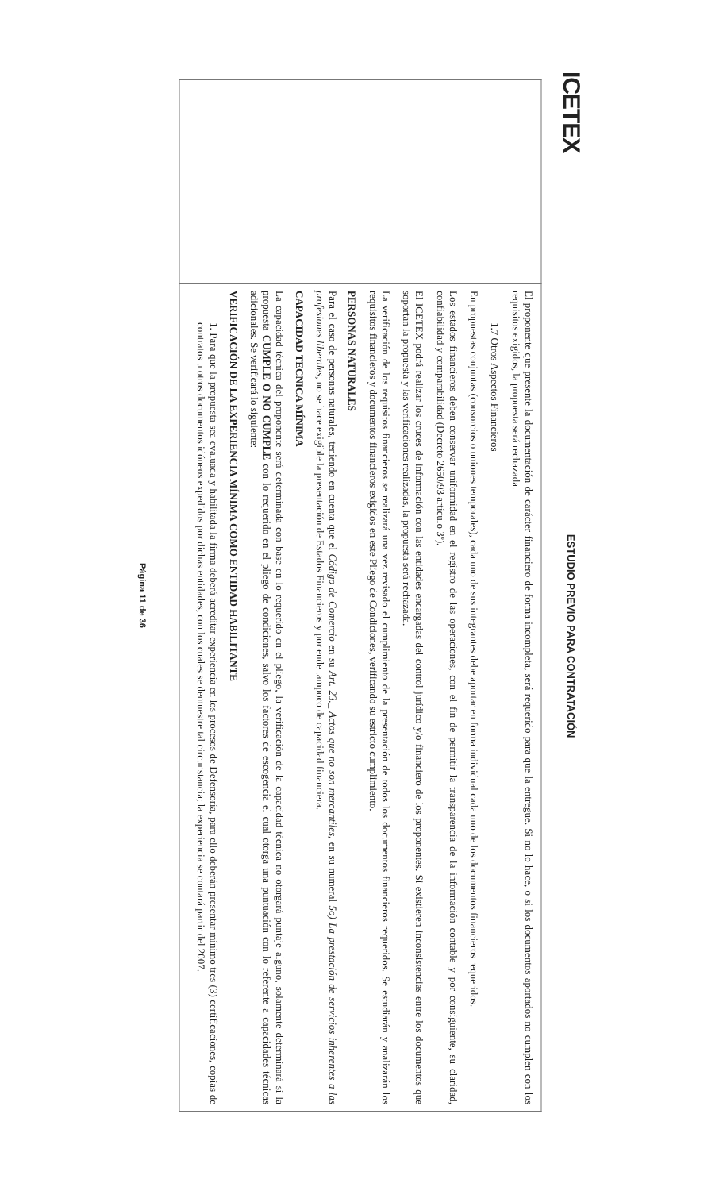ICETEX ESTUDIO PREVIO PARA CONTRATACIÓN
| | El proponente que presente la documentación de carácter financiero de forma incompleta, será requerido para que la entregue. Si no lo hace, o si los documentos aportados no cumplen con los requisitos exigidos, la propuesta será rechazada. 1.7 Otros Aspectos Financieros En propuestas conjuntas (consorcios o uniones temporales), cada uno de sus integrantes debe aportar en forma individual cada uno de los documentos financieros requeridos. Los estados financieros deben conservar uniformidad en el registro de las operaciones, con el fin de permitir la transparencia de la información contable y por consiguiente, su claridad, confiabilidad y comparabilidad (Decreto 2650/93 artículo 3º). El ICETEX podrá realizar los cruces de información con las entidades encargadas del control jurídico y/o financiero de los proponentes. Si existieren inconsistencias entre los documentos que soportan la propuesta y las verificaciones realizadas, la propuesta será rechazada. La verificación de los requisitos financieros se realizará una vez revisado el cumplimiento de la presentación de todos los documentos financieros requeridos. Se estudiarán y analizarán los requisitos financieros y documentos financieros exigidos en este Pliego de Condiciones, verificando su estricto cumplimiento. PERSONAS NATURALES Para el caso de personas naturales, teniendo en cuenta que el Código de Comercio en su Art. 23._ Actos que no son mercantiles , en su numeral 5o) La prestación de servicios inherentes a las profesiones liberales , no se hace exigible la presentación de Estados Financieros y por ende tampoco de capacidad financiera. CAPACIDAD TECNICA MÍNIMA La capacidad técnica del proponente será determinada con base en lo requerido en el pliego, la verificación de la capacidad técnica no otorgará puntaje alguno, solamente determinará si la propuesta CUMPLE O NO CUMPLE con lo requerido en el pliego de condiciones, salvo los factores de escogencia el cual otorga una puntuación con lo referente a capacidades técnicas adicionales. Se verificará lo siguiente: VERIFICACIÓN DE LA EXPERIENCIA MÍNIMA COMO ENTIDAD HABILITANTE 1. Para que la propuesta sea evaluada y habilitada la firma deberá acreditar experiencia en los procesos de Defensoría, para ello deberán presentar mínimo tres (3) certificaciones, copias de contratos u otros documentos idóneos expedidos por dichas entidades, con los cuales se demuestre tal circunstancia; la experiencia se contará partir del 2007. |
Página 11 de 36